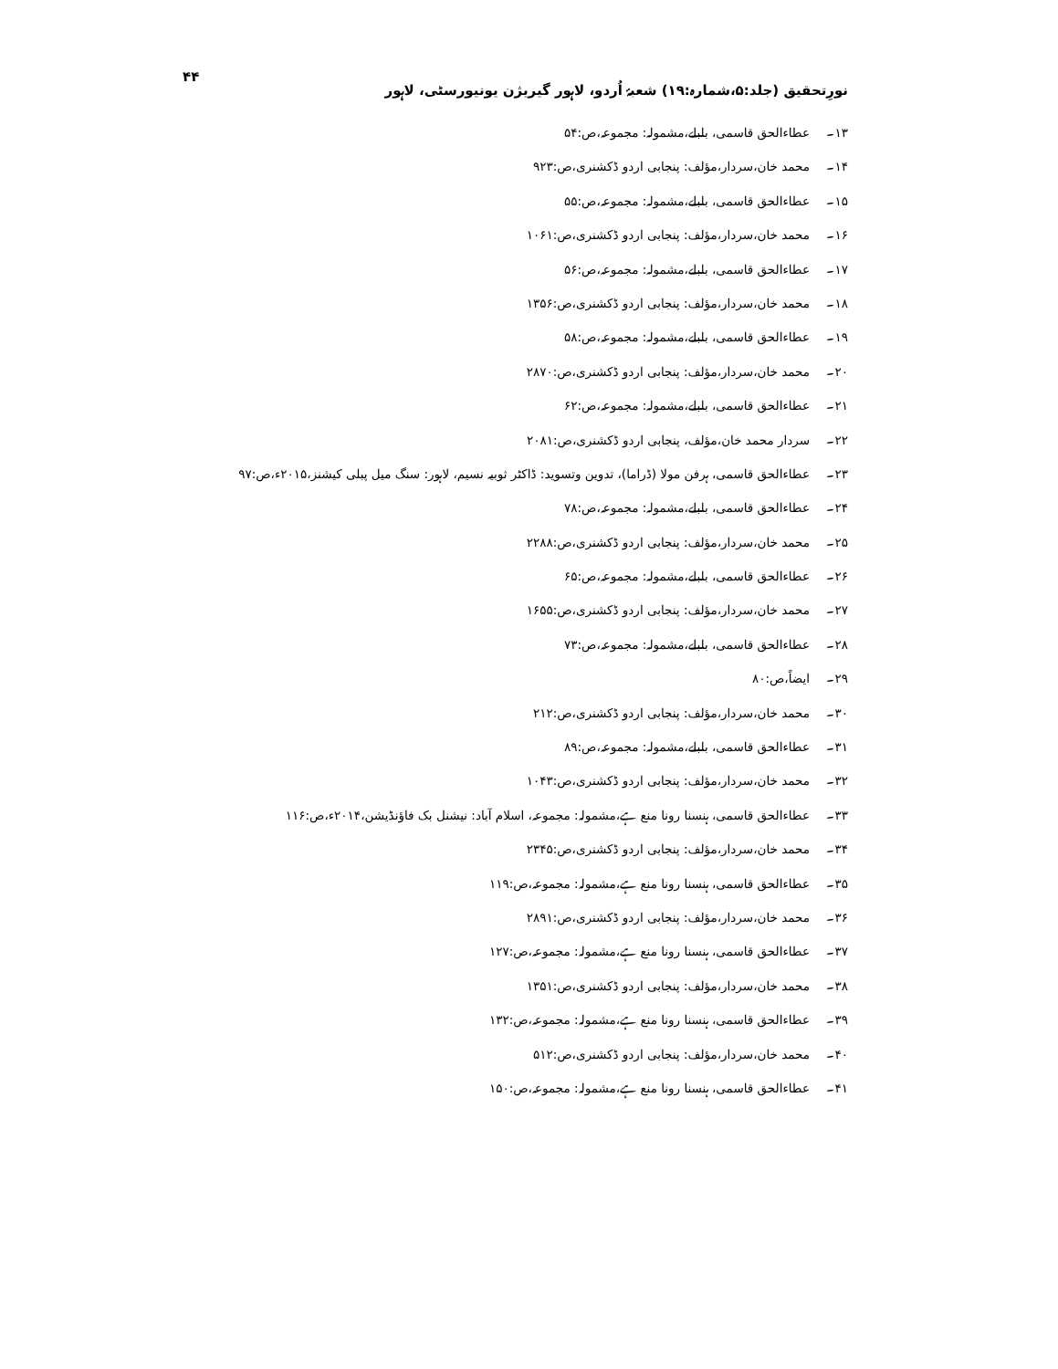نورِتحقیق (جلد:۵،شمارہ:۱۹) شعبۂ اُردو، لاہور گیریژن یونیورسٹی، لاہور ۴۴
۱۳۔ عطاءالحق قاسمی، بلبلے،مشمولہ: مجموعہ،ص:۵۴
۱۴۔ محمد خان،سردار،مؤلف: پنجابی اردو ڈکشنری،ص:۹۲۳
۱۵۔ عطاءالحق قاسمی، بلبلے،مشمولہ: مجموعہ،ص:۵۵
۱۶۔ محمد خان،سردار،مؤلف: پنجابی اردو ڈکشنری،ص:۱۰۶۱
۱۷۔ عطاءالحق قاسمی، بلبلے،مشمولہ: مجموعہ،ص:۵۶
۱۸۔ محمد خان،سردار،مؤلف: پنجابی اردو ڈکشنری،ص:۱۳۵۶
۱۹۔ عطاءالحق قاسمی، بلبلے،مشمولہ: مجموعہ،ص:۵۸
۲۰۔ محمد خان،سردار،مؤلف: پنجابی اردو ڈکشنری،ص:۲۸۷۰
۲۱۔ عطاءالحق قاسمی، بلبلے،مشمولہ: مجموعہ،ص:۶۲
۲۲۔ سردار محمد خان،مؤلف، پنجابی اردو ڈکشنری،ص:۲۰۸۱
۲۳۔ عطاءالحق قاسمی، ہرفن مولا (ڈراما)، تدوین وتسوید: ڈاکٹر ثوبیہ نسیم، لاہور: سنگ میل پبلی کیشنز،۲۰۱۵ء،ص:۹۷
۲۴۔ عطاءالحق قاسمی، بلبلے،مشمولہ: مجموعہ،ص:۷۸
۲۵۔ محمد خان،سردار،مؤلف: پنجابی اردو ڈکشنری،ص:۲۲۸۸
۲۶۔ عطاءالحق قاسمی، بلبلے،مشمولہ: مجموعہ،ص:۶۵
۲۷۔ محمد خان،سردار،مؤلف: پنجابی اردو ڈکشنری،ص:۱۶۵۵
۲۸۔ عطاءالحق قاسمی، بلبلے،مشمولہ: مجموعہ،ص:۷۳
۲۹۔ ایضاً،ص:۸۰
۳۰۔ محمد خان،سردار،مؤلف: پنجابی اردو ڈکشنری،ص:۲۱۲
۳۱۔ عطاءالحق قاسمی، بلبلے،مشمولہ: مجموعہ،ص:۸۹
۳۲۔ محمد خان،سردار،مؤلف: پنجابی اردو ڈکشنری،ص:۱۰۴۳
۳۳۔ عطاءالحق قاسمی، ہنسنا رونا منع ہے،مشمولہ: مجموعہ، اسلام آباد: نیشنل بک فاؤنڈیشن،۲۰۱۴ء،ص:۱۱۶
۳۴۔ محمد خان،سردار،مؤلف: پنجابی اردو ڈکشنری،ص:۲۳۴۵
۳۵۔ عطاءالحق قاسمی، ہنسنا رونا منع ہے،مشمولہ: مجموعہ،ص:۱۱۹
۳۶۔ محمد خان،سردار،مؤلف: پنجابی اردو ڈکشنری،ص:۲۸۹۱
۳۷۔ عطاءالحق قاسمی، ہنسنا رونا منع ہے،مشمولہ: مجموعہ،ص:۱۲۷
۳۸۔ محمد خان،سردار،مؤلف: پنجابی اردو ڈکشنری،ص:۱۳۵۱
۳۹۔ عطاءالحق قاسمی، ہنسنا رونا منع ہے،مشمولہ: مجموعہ،ص:۱۳۲
۴۰۔ محمد خان،سردار،مؤلف: پنجابی اردو ڈکشنری،ص:۵۱۲
۴۱۔ عطاءالحق قاسمی، ہنسنا رونا منع ہے،مشمولہ: مجموعہ،ص:۱۵۰